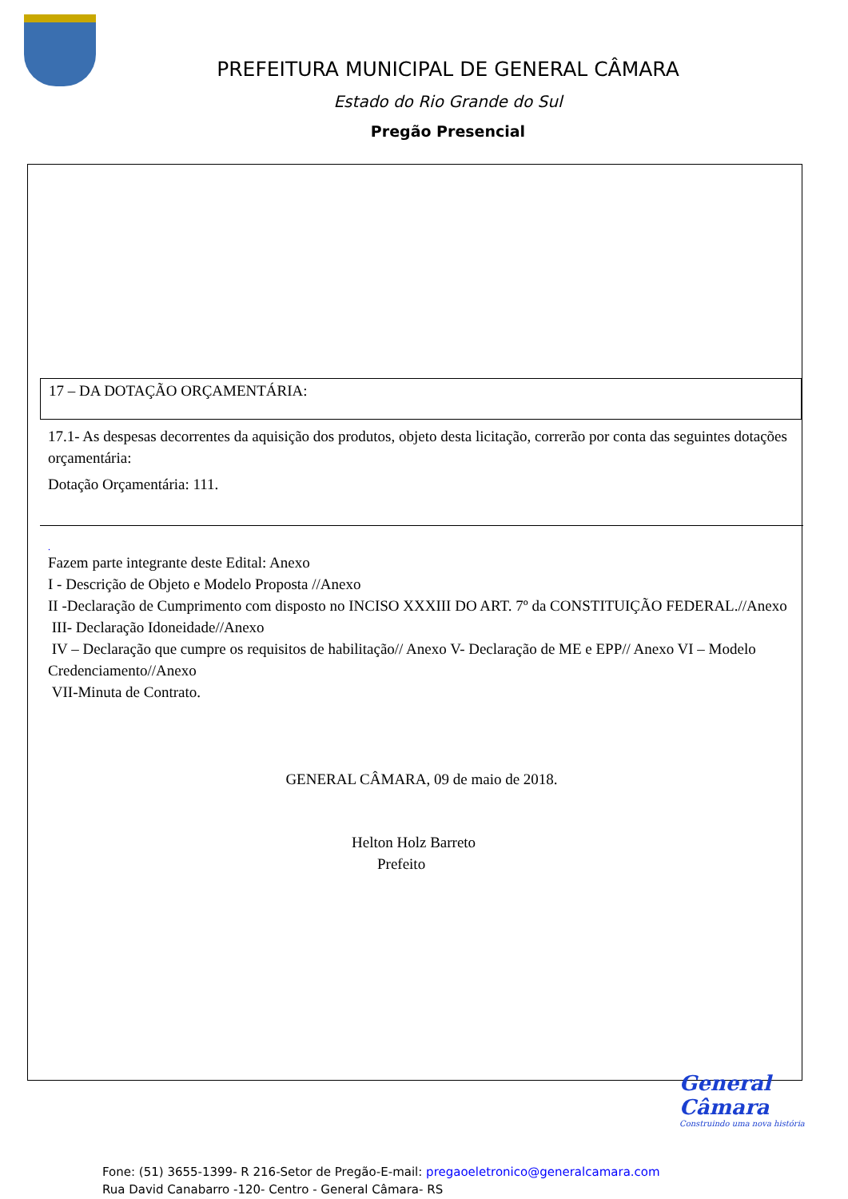PREFEITURA MUNICIPAL DE GENERAL CÂMARA
Estado do Rio Grande do Sul
Pregão Presencial
17 – DA DOTAÇÃO ORÇAMENTÁRIA:
17.1- As despesas decorrentes da aquisição dos produtos, objeto desta licitação, correrão por conta das seguintes dotações orçamentária:
Dotação Orçamentária: 111.
.
Fazem parte integrante deste Edital: Anexo
I - Descrição de Objeto e Modelo Proposta //Anexo
II -Declaração de Cumprimento com disposto no INCISO XXXIII DO ART. 7º da CONSTITUIÇÃO FEDERAL.//Anexo
III- Declaração Idoneidade//Anexo
IV – Declaração que cumpre os requisitos de habilitação// Anexo V- Declaração de ME e EPP// Anexo VI – Modelo Credenciamento//Anexo
VII-Minuta de Contrato.
GENERAL CÂMARA, 09 de maio de 2018.
Helton Holz Barreto
Prefeito
General Câmara
Construindo uma nova história
Fone: (51) 3655-1399- R 216-Setor de Pregão-E-mail: pregaoeletronico@generalcamara.com
Rua David Canabarro -120- Centro - General Câmara- RS